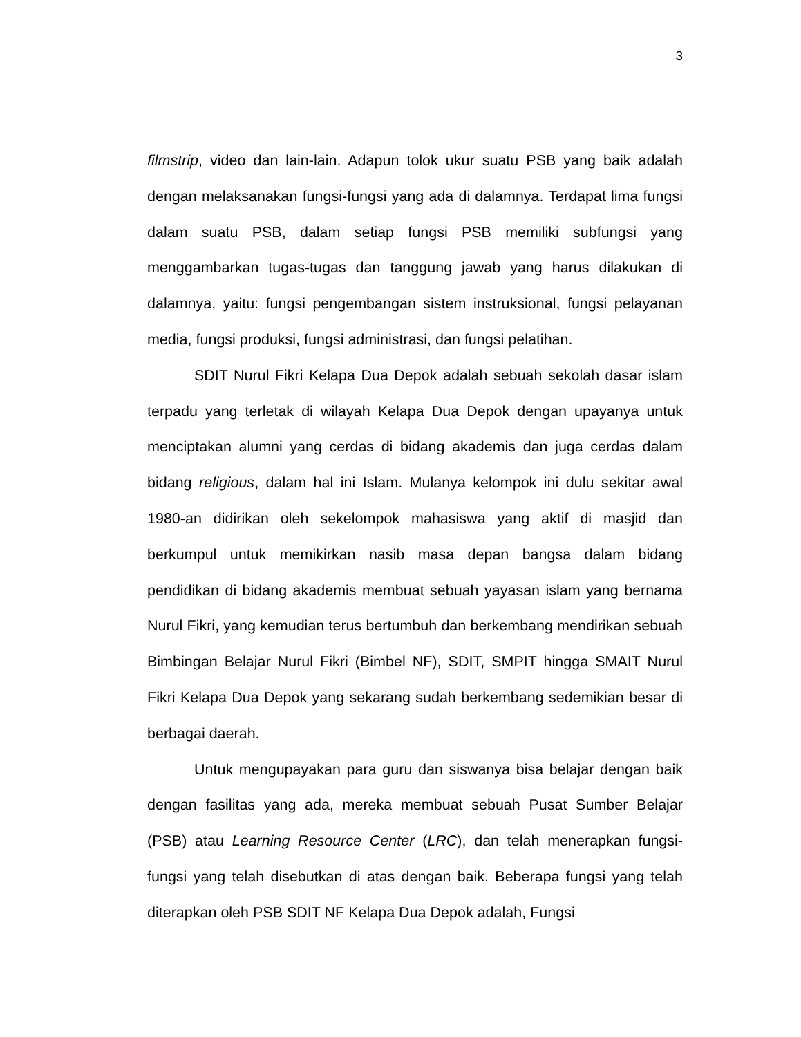3
filmstrip, video dan lain-lain. Adapun tolok ukur suatu PSB yang baik adalah dengan melaksanakan fungsi-fungsi yang ada di dalamnya. Terdapat lima fungsi dalam suatu PSB, dalam setiap fungsi PSB memiliki subfungsi yang menggambarkan tugas-tugas dan tanggung jawab yang harus dilakukan di dalamnya, yaitu: fungsi pengembangan sistem instruksional, fungsi pelayanan media, fungsi produksi, fungsi administrasi, dan fungsi pelatihan.
SDIT Nurul Fikri Kelapa Dua Depok adalah sebuah sekolah dasar islam terpadu yang terletak di wilayah Kelapa Dua Depok dengan upayanya untuk menciptakan alumni yang cerdas di bidang akademis dan juga cerdas dalam bidang religious, dalam hal ini Islam. Mulanya kelompok ini dulu sekitar awal 1980-an didirikan oleh sekelompok mahasiswa yang aktif di masjid dan berkumpul untuk memikirkan nasib masa depan bangsa dalam bidang pendidikan di bidang akademis membuat sebuah yayasan islam yang bernama Nurul Fikri, yang kemudian terus bertumbuh dan berkembang mendirikan sebuah Bimbingan Belajar Nurul Fikri (Bimbel NF), SDIT, SMPIT hingga SMAIT Nurul Fikri Kelapa Dua Depok yang sekarang sudah berkembang sedemikian besar di berbagai daerah.
Untuk mengupayakan para guru dan siswanya bisa belajar dengan baik dengan fasilitas yang ada, mereka membuat sebuah Pusat Sumber Belajar (PSB) atau Learning Resource Center (LRC), dan telah menerapkan fungsi-fungsi yang telah disebutkan di atas dengan baik. Beberapa fungsi yang telah diterapkan oleh PSB SDIT NF Kelapa Dua Depok adalah, Fungsi